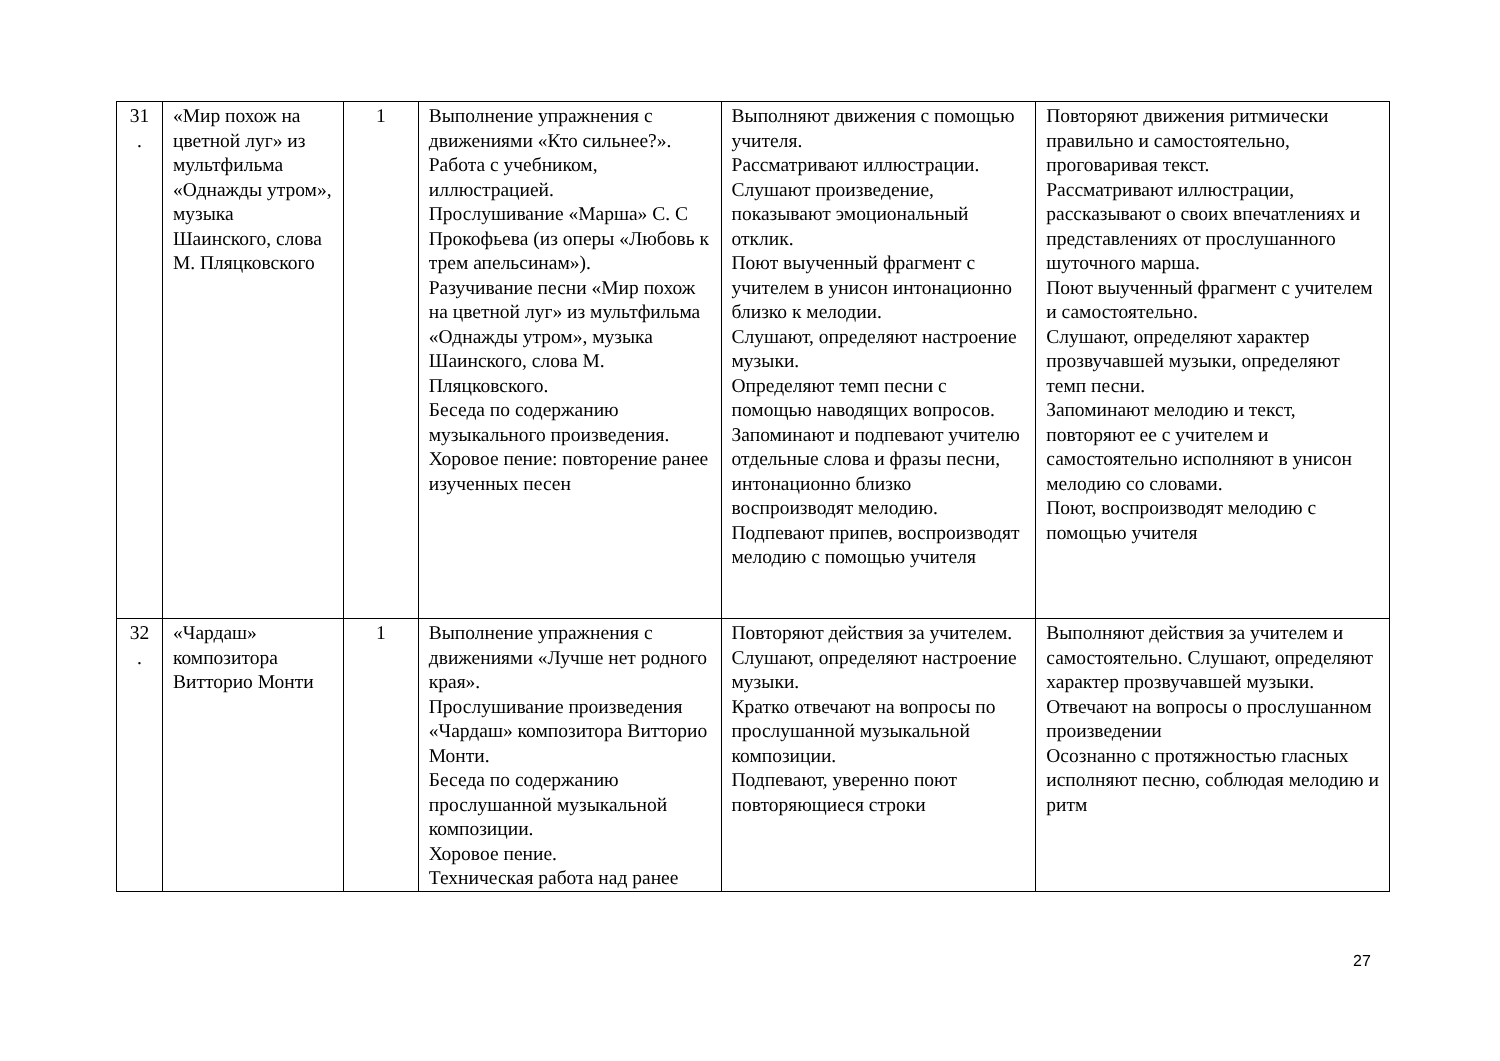| 31 . | «Мир похож на цветной луг» из мультфильма «Однажды утром», музыка Шаинского, слова М. Пляцковского | 1 | Выполнение упражнения с движениями «Кто сильнее?». Работа с учебником, иллюстрацией. Прослушивание «Марша» С. С Прокофьева (из оперы «Любовь к трем апельсинам»). Разучивание песни «Мир похож на цветной луг» из мультфильма «Однажды утром», музыка Шаинского, слова М. Пляцковского. Беседа по содержанию музыкального произведения. Хоровое пение: повторение ранее изученных песен | Выполняют движения с помощью учителя. Рассматривают иллюстрации. Слушают произведение, показывают эмоциональный отклик. Поют выученный фрагмент с учителем в унисон интонационно близко к мелодии. Слушают, определяют настроение музыки. Определяют темп песни с помощью наводящих вопросов. Запоминают и подпевают учителю отдельные слова и фразы песни, интонационно близко воспроизводят мелодию. Подпевают припев, воспроизводят мелодию с помощью учителя | Повторяют движения ритмически правильно и самостоятельно, проговаривая текст. Рассматривают иллюстрации, рассказывают о своих впечатлениях и представлениях от прослушанного шуточного марша. Поют выученный фрагмент с учителем и самостоятельно. Слушают, определяют характер прозвучавшей музыки, определяют темп песни. Запоминают мелодию и текст, повторяют ее с учителем и самостоятельно исполняют в унисон мелодию со словами. Поют, воспроизводят мелодию с помощью учителя |
| 32 . | «Чардаш» композитора Витторио Монти | 1 | Выполнение упражнения с движениями «Лучше нет родного края». Прослушивание произведения «Чардаш» композитора Витторио Монти. Беседа по содержанию прослушанной музыкальной композиции. Хоровое пение. Техническая работа над ранее | Повторяют действия за учителем. Слушают, определяют настроение музыки. Кратко отвечают на вопросы по прослушанной музыкальной композиции. Подпевают, уверенно поют повторяющиеся строки | Выполняют действия за учителем и самостоятельно. Слушают, определяют характер прозвучавшей музыки. Отвечают на вопросы о прослушанном произведении Осознанно с протяжностью гласных исполняют песню, соблюдая мелодию и ритм |
27